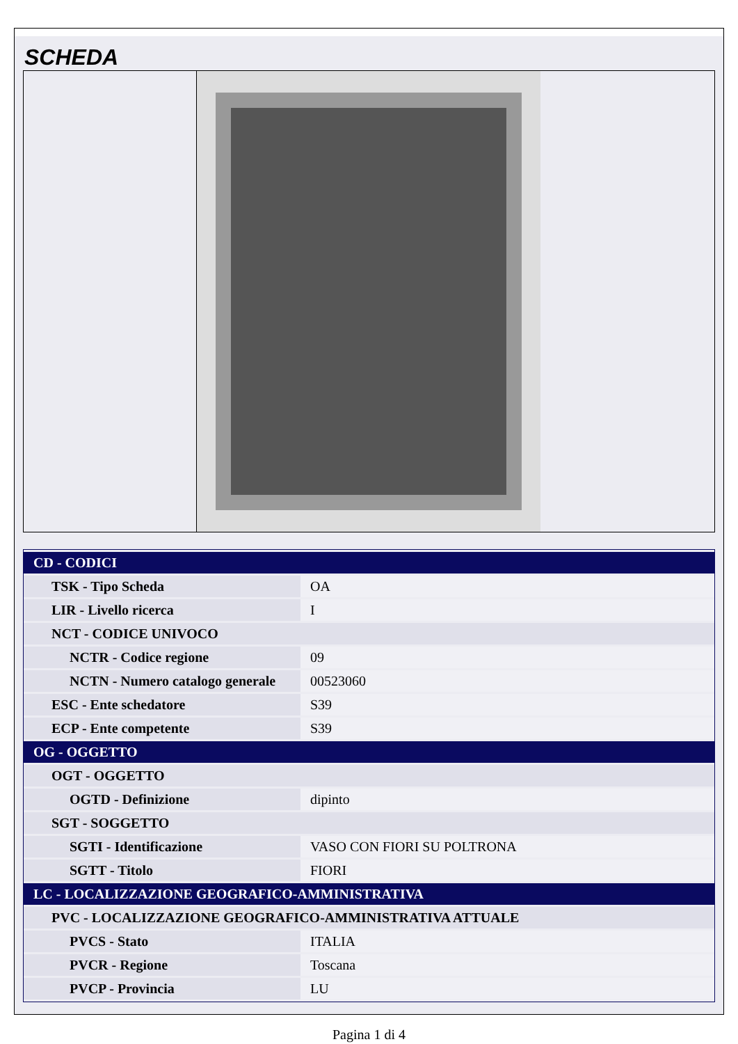SCHEDA
| CD - CODICI | |
| TSK - Tipo Scheda | OA |
| LIR - Livello ricerca | I |
| NCT - CODICE UNIVOCO | |
| NCTR - Codice regione | 09 |
| NCTN - Numero catalogo generale | 00523060 |
| ESC - Ente schedatore | S39 |
| ECP - Ente competente | S39 |
| OG - OGGETTO | |
| OGT - OGGETTO | |
| OGTD - Definizione | dipinto |
| SGT - SOGGETTO | |
| SGTI - Identificazione | VASO CON FIORI SU POLTRONA |
| SGTT - Titolo | FIORI |
| LC - LOCALIZZAZIONE GEOGRAFICO-AMMINISTRATIVA | |
| PVC - LOCALIZZAZIONE GEOGRAFICO-AMMINISTRATIVA ATTUALE | |
| PVCS - Stato | ITALIA |
| PVCR - Regione | Toscana |
| PVCP - Provincia | LU |
Pagina 1 di 4